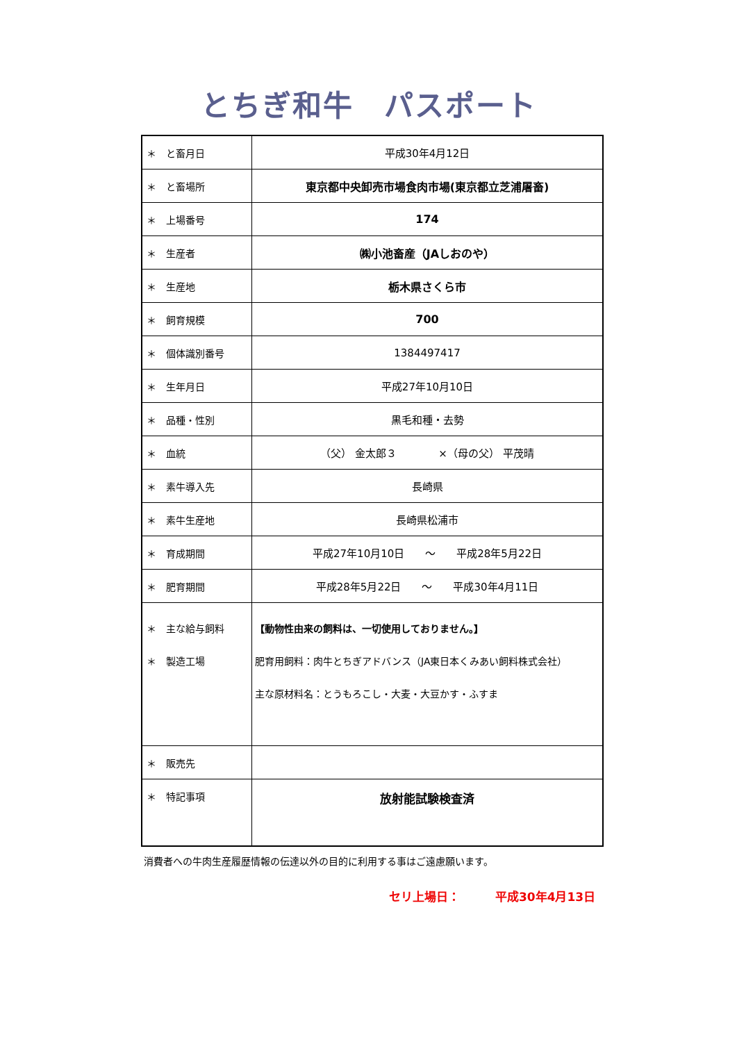とちぎ和牛　パスポート
| ＊ と畜月日 | 平成30年4月12日 |
| ＊ と畜場所 | 東京都中央卸売市場食肉市場(東京都立芝浦屠畜) |
| ＊ 上場番号 | 174 |
| ＊ 生産者 | ㈱小池畜産（JAしおのや） |
| ＊ 生産地 | 栃木県さくら市 |
| ＊ 飼育規模 | 700 |
| ＊ 個体識別番号 | 1384497417 |
| ＊ 生年月日 | 平成27年10月10日 |
| ＊ 品種・性別 | 黒毛和種・去勢 |
| ＊ 血統 | （父） 金太郎３ ×（母の父） 平茂晴 |
| ＊ 素牛導入先 | 長崎県 |
| ＊ 素牛生産地 | 長崎県松浦市 |
| ＊ 育成期間 | 平成27年10月10日 ～ 平成28年5月22日 |
| ＊ 肥育期間 | 平成28年5月22日 ～ 平成30年4月11日 |
| ＊ 主な給与飼料 ＊ 製造工場 | 【動物性由来の飼料は、一切使用しておりません。】 肥育用飼料：肉牛とちぎアドバンス（JA東日本くみあい飼料株式会社） 主な原材料名：とうもろこし・大麦・大豆かす・ふすま |
| ＊ 販売先 | |
| ＊ 特記事項 | 放射能試験検査済 |
消費者への牛肉生産履歴情報の伝達以外の目的に利用する事はご遠慮願います。
セリ上場日：　　　平成30年4月13日